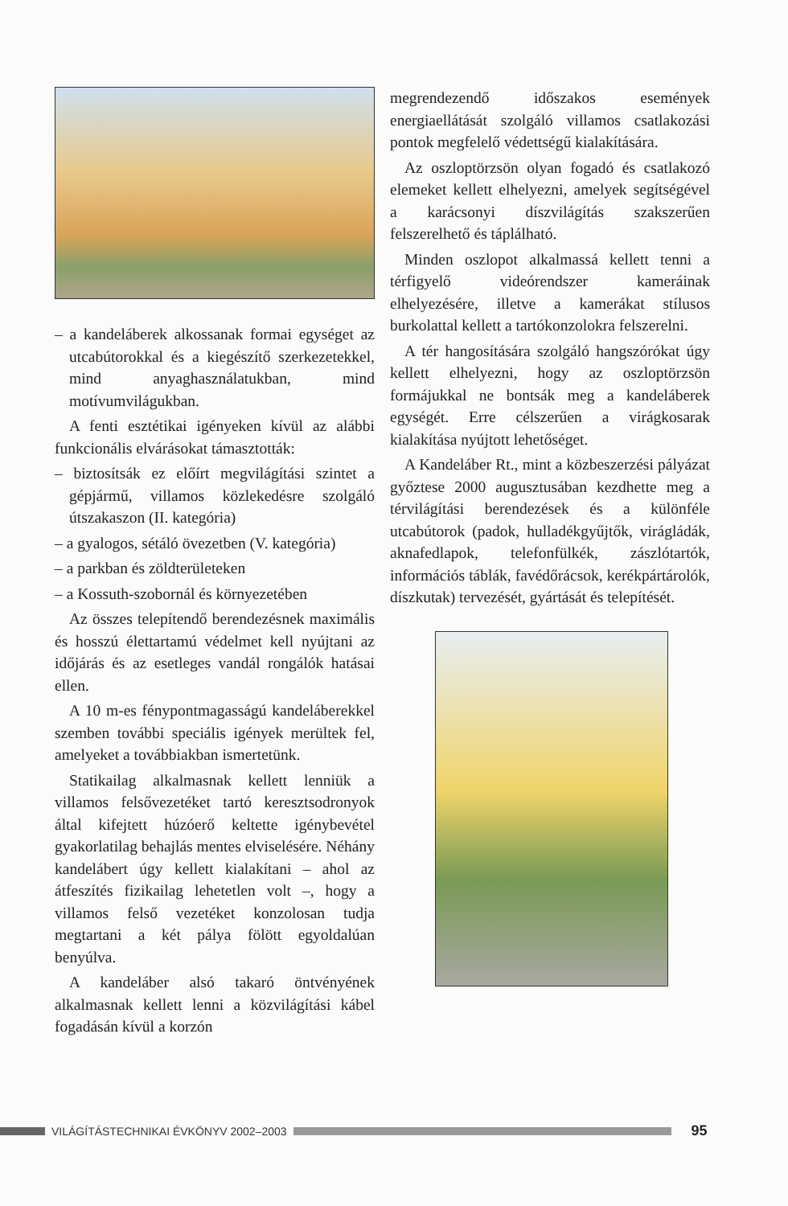– a kandeláberek alkossanak formai egységet az utcabútorokkal és a kiegészítő szerkezetekkel, mind anyaghasználatukban, mind motívumvilágukban.
A fenti esztétikai igényeken kívül az alábbi funkcionális elvárásokat támasztották:
– biztosítsák ez előírt megvilágítási szintet a gépjármű, villamos közlekedésre szolgáló útszakaszon (II. kategória)
– a gyalogos, sétáló övezetben (V. kategória)
– a parkban és zöldterületeken
– a Kossuth-szobornál és környezetében
Az összes telepítendő berendezésnek maximális és hosszú élettartamú védelmet kell nyújtani az időjárás és az esetleges vandál rongálók hatásai ellen.
A 10 m-es fénypontmagasságú kandeláberekkel szemben további speciális igények merültek fel, amelyeket a továbbiakban ismertetünk.
Statikailag alkalmasnak kellett lenniük a villamos felsővezetéket tartó keresztsodronyok által kifejtett húzóerő keltette igénybevétel gyakorlatilag behajlás mentes elviselésére. Néhány kandelábert úgy kellett kialakítani – ahol az átfeszítés fizikailag lehetetlen volt –, hogy a villamos felső vezetéket konzolosan tudja megtartani a két pálya fölött egyoldalúan benyúlva.
A kandeláber alsó takaró öntvényének alkalmasnak kellett lenni a közvilágítási kábel fogadásán kívül a korzón
megrendezendő időszakos események energiaellátását szolgáló villamos csatlakozási pontok megfelelő védettségű kialakítására.
Az oszloptörzsön olyan fogadó és csatlakozó elemeket kellett elhelyezni, amelyek segítségével a karácsonyi díszvilágítás szakszerűen felszerelhető és táplálható.
Minden oszlopot alkalmassá kellett tenni a térfigyelő videórendszer kameráinak elhelyezésére, illetve a kamerákat stílusos burkolattal kellett a tartókonzolokra felszerelni.
A tér hangosítására szolgáló hangszórókat úgy kellett elhelyezni, hogy az oszloptörzsön formájukkal ne bontsák meg a kandeláberek egységét. Erre célszerűen a virágkosarak kialakítása nyújtott lehetőséget.
A Kandeláber Rt., mint a közbeszerzési pályázat győztese 2000 augusztusában kezdhette meg a térvilágítási berendezések és a különféle utcabútorok (padok, hulladékgyűjtők, virágládák, aknafedlapok, telefonfülkék, zászlótartók, információs táblák, favédőrácsok, kerékpártárolók, díszkutak) tervezését, gyártását és telepítését.
VILÁGÍTÁSTECHNIKAI ÉVKÖNYV 2002–2003
95